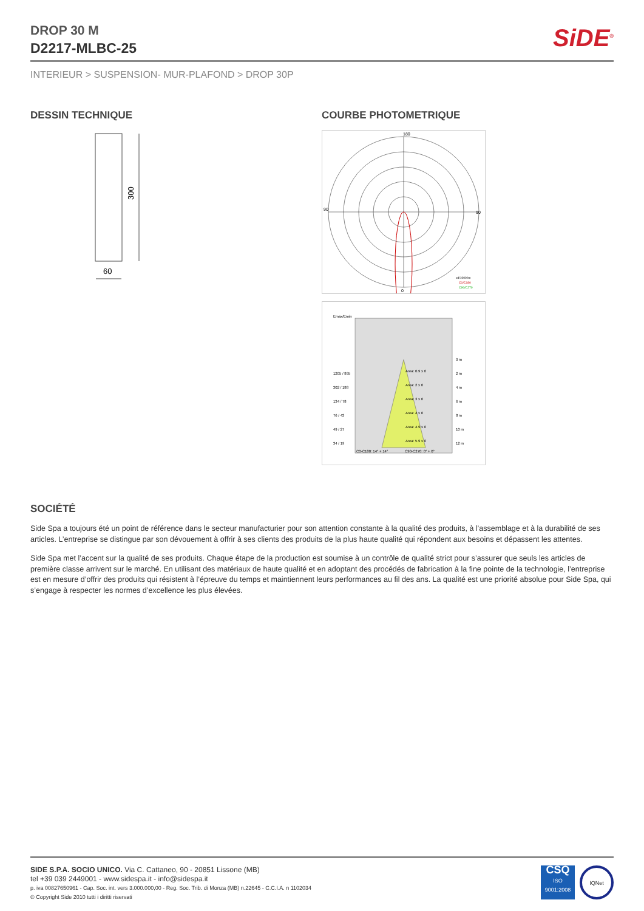SiDE<sup>®</sup>
DROP 30 M
D2217-MLBC-25
INTERIEUR > SUSPENSION- MUR-PLAFOND > DROP 30P
DESSIN TECHNIQUE
300
60
COURBE PHOTOMETRIQUE
180
0
90
90
cd/1000 lm
C0/C180
C90/C270
Emax/Emin
1205 / 895
302 / 188
134 / 78
76 / 43
49 / 27
34 / 19
Area: 0.9 x 0
Area: 2 x 0
Area: 3 x 0
Area: 4 x 0
Area: 4.9 x 0
Area: 5.9 x 0
0 m
2 m
4 m
6 m
8 m
10 m
12 m
C0-C180: 14° + 14°
C90-C270: 0° + 0°
SOCIÉTÉ
Side Spa a toujours été un point de référence dans le secteur manufacturier pour son attention constante à la qualité des produits, à l’assemblage et à la durabilité de ses articles. L’entreprise se distingue par son dévouement à offrir à ses clients des produits de la plus haute qualité qui répondent aux besoins et dépassent les attentes.
Side Spa met l’accent sur la qualité de ses produits. Chaque étape de la production est soumise à un contrôle de qualité strict pour s’assurer que seuls les articles de première classe arrivent sur le marché. En utilisant des matériaux de haute qualité et en adoptant des procédés de fabrication à la fine pointe de la technologie, l’entreprise est en mesure d’offrir des produits qui résistent à l’épreuve du temps et maintiennent leurs performances au fil des ans. La qualité est une priorité absolue pour Side Spa, qui s’engage à respecter les normes d’excellence les plus élevées.
SIDE S.P.A. SOCIO UNICO. Via C. Cattaneo, 90 - 20851 Lissone (MB)
tel +39 039 2449001 - www.sidespa.it - info@sidespa.it
p. iva 00827650961 - Cap. Soc. int. vers 3.000.000,00 - Reg. Soc. Trib. di Monza (MB) n.22645 - C.C.I.A. n 1102034
© Copyright Side 2010 tutti i diritti riservati
CSQ
ISO
9001:2008
IQNet